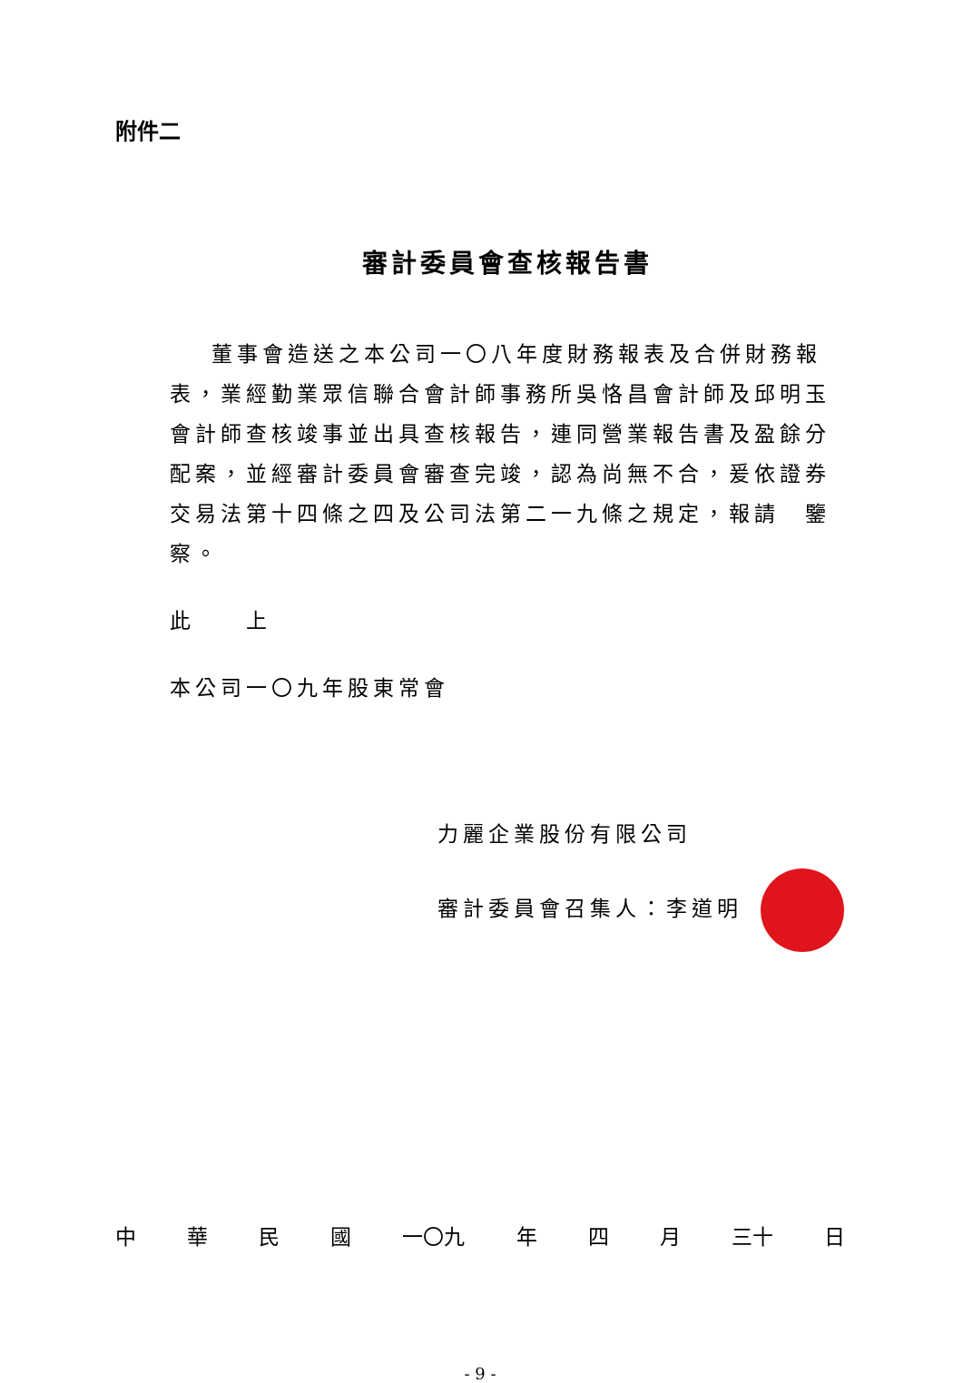附件二
審計委員會查核報告書
董事會造送之本公司一〇八年度財務報表及合併財務報表，業經勤業眾信聯合會計師事務所吳恪昌會計師及邱明玉會計師查核竣事並出具查核報告，連同營業報告書及盈餘分配案，並經審計委員會審查完竣，認為尚無不合，爰依證券交易法第十四條之四及公司法第二一九條之規定，報請　鑒察。
此　　上
本公司一〇九年股東常會
力麗企業股份有限公司
審計委員會召集人：李道明
中華民國 一〇九 年 四 月 三十 日
- 9 -